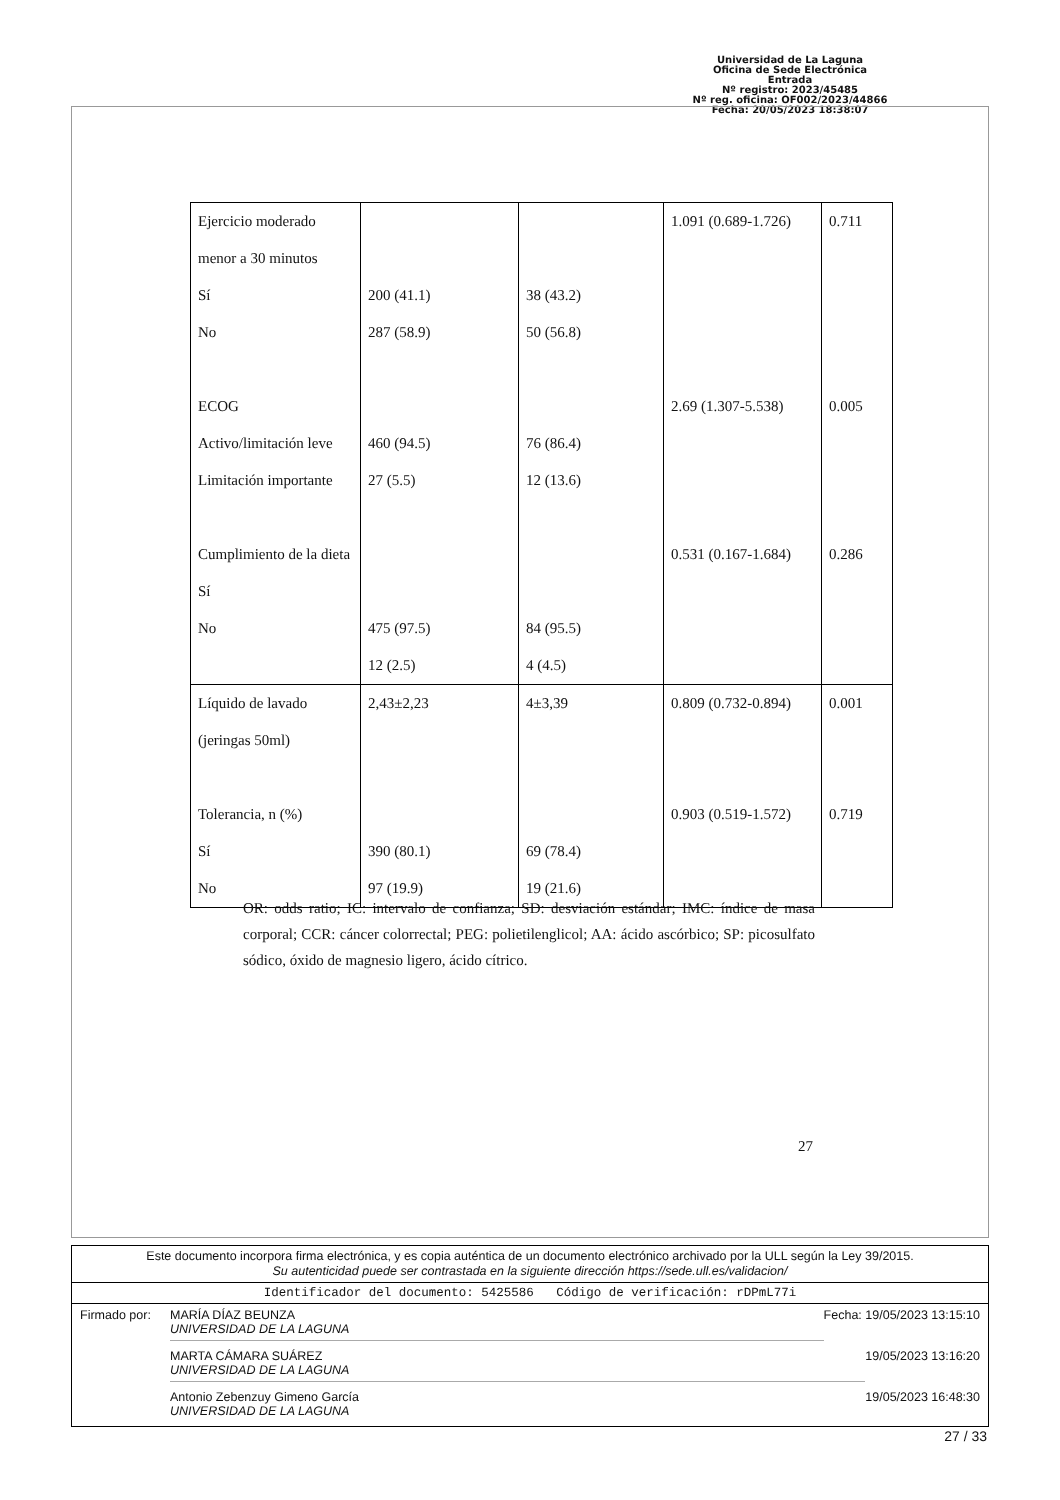Universidad de La Laguna
Oficina de Sede Electrónica
Entrada
Nº registro: 2023/45485
Nº reg. oficina: OF002/2023/44866
Fecha: 20/05/2023 18:38:07
| Ejercicio moderado menor a 30 minutos Sí No ECOG Activo/limitación leve Limitación importante Cumplimiento de la dieta Sí No | 200 (41.1) 287 (58.9) 460 (94.5) 27 (5.5) 475 (97.5) 12 (2.5) | 38 (43.2) 50 (56.8) 76 (86.4) 12 (13.6) 84 (95.5) 4 (4.5) | 1.091 (0.689-1.726) 2.69 (1.307-5.538) 0.531 (0.167-1.684) | 0.711 0.005 0.286 |
| Líquido de lavado (jeringas 50ml) Tolerancia, n (%) Sí No | 2,43±2,23 390 (80.1) 97 (19.9) | 4±3,39 69 (78.4) 19 (21.6) | 0.809 (0.732-0.894) 0.903 (0.519-1.572) | 0.001 0.719 |
OR: odds ratio; IC: intervalo de confianza; SD: desviación estándar; IMC: índice de masa corporal; CCR: cáncer colorrectal; PEG: polietilenglicol; AA: ácido ascórbico; SP: picosulfato sódico, óxido de magnesio ligero, ácido cítrico.
27
Este documento incorpora firma electrónica, y es copia auténtica de un documento electrónico archivado por la ULL según la Ley 39/2015.
Su autenticidad puede ser contrastada en la siguiente dirección https://sede.ull.es/validacion/
Identificador del documento: 5425586 Código de verificación: rDPmL77i
Firmado por: MARÍA DÍAZ BEUNZA
UNIVERSIDAD DE LA LAGUNA Fecha: 19/05/2023 13:15:10
MARTA CÁMARA SUÁREZ
UNIVERSIDAD DE LA LAGUNA 19/05/2023 13:16:20
Antonio Zebenzuy Gimeno García
UNIVERSIDAD DE LA LAGUNA 19/05/2023 16:48:30
27 / 33